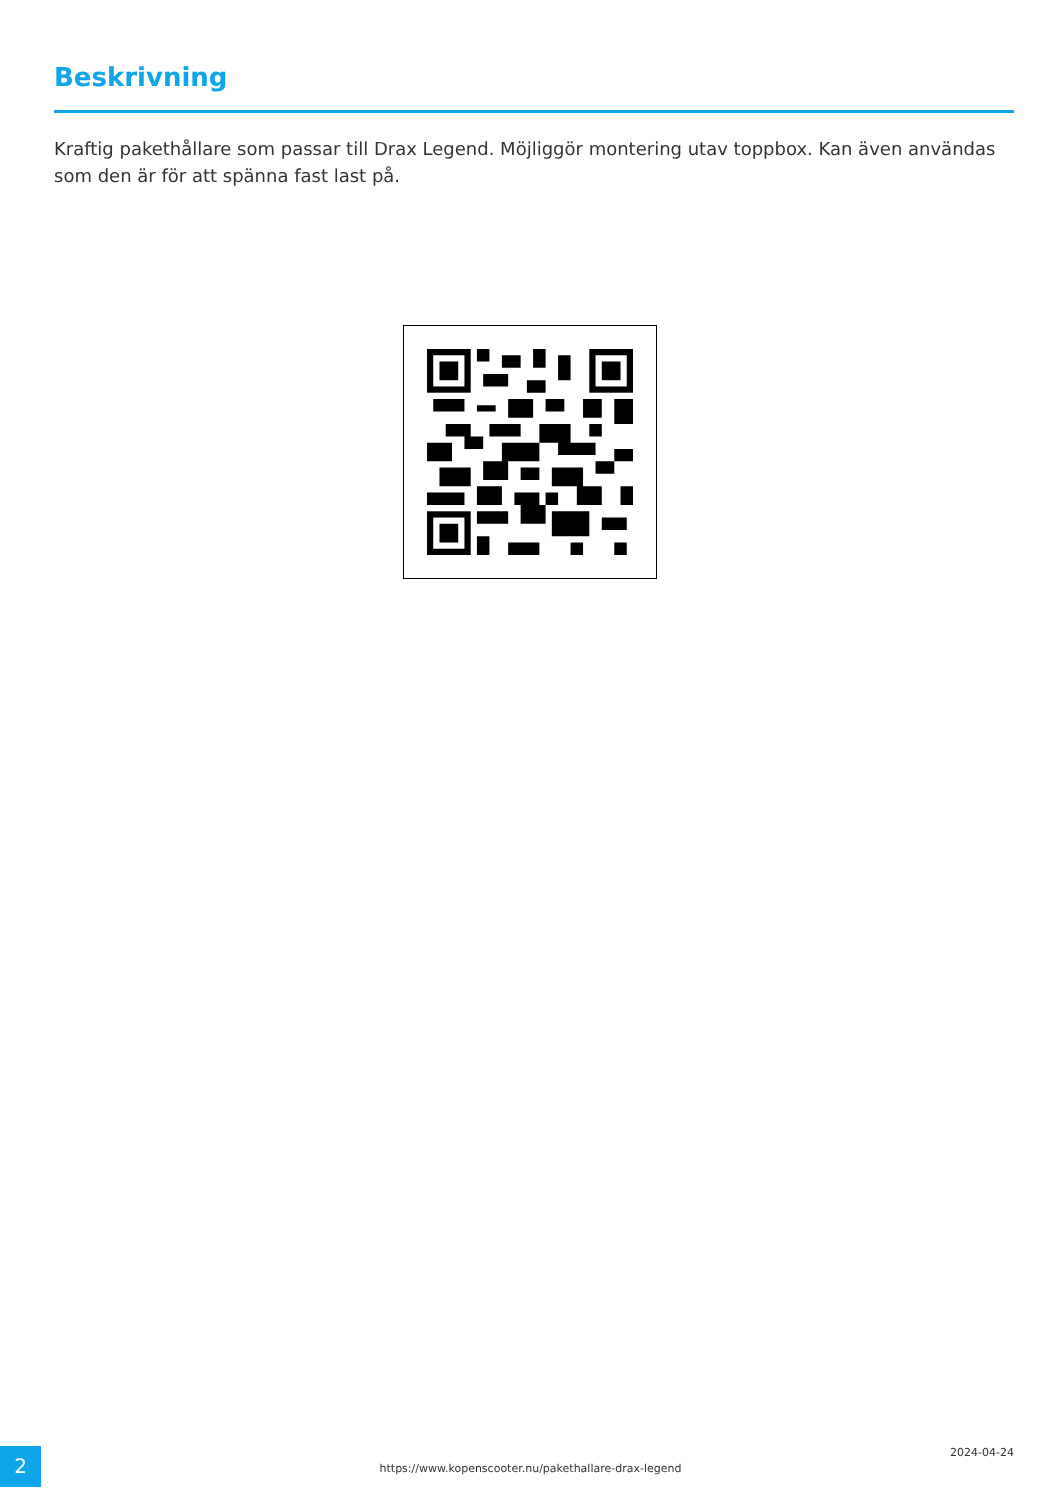Beskrivning
Kraftig pakethållare som passar till Drax Legend. Möjliggör montering utav toppbox. Kan även användas som den är för att spänna fast last på.
2
https://www.kopenscooter.nu/pakethallare-drax-legend
2024-04-24